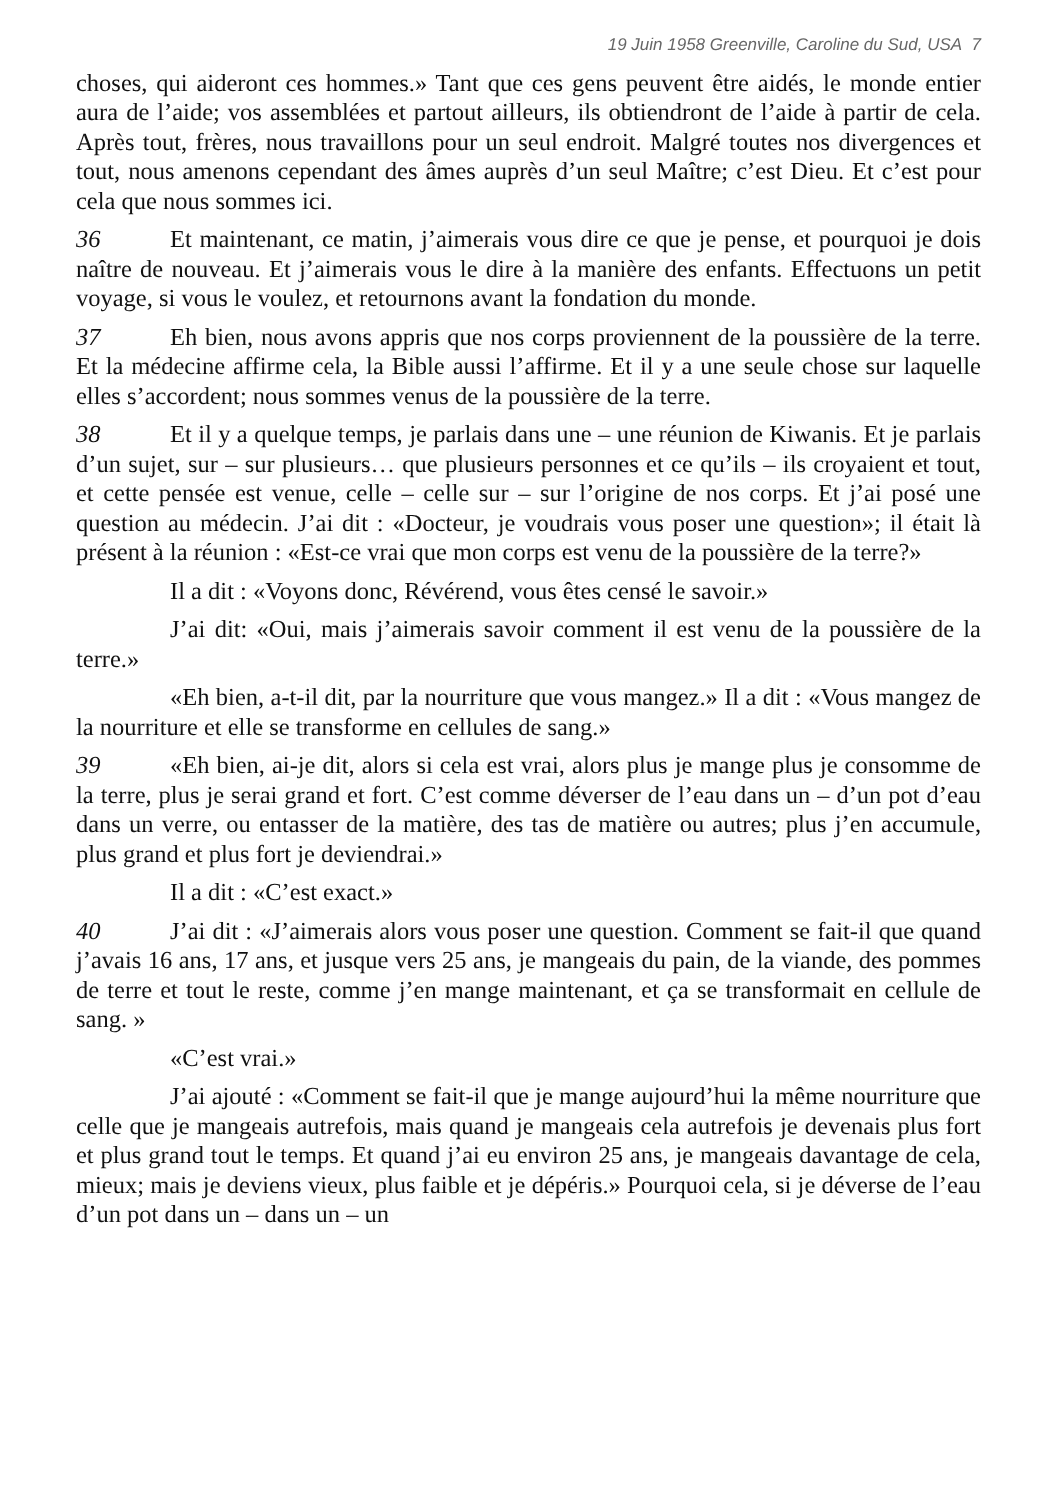19 Juin 1958 Greenville, Caroline du Sud, USA 7
choses, qui aideront ces hommes.» Tant que ces gens peuvent être aidés, le monde entier aura de l’aide; vos assemblées et partout ailleurs, ils obtiendront de l’aide à partir de cela. Après tout, frères, nous travaillons pour un seul endroit. Malgré toutes nos divergences et tout, nous amenons cependant des âmes auprès d’un seul Maître; c’est Dieu. Et c’est pour cela que nous sommes ici.
36 Et maintenant, ce matin, j’aimerais vous dire ce que je pense, et pourquoi je dois naître de nouveau. Et j’aimerais vous le dire à la manière des enfants. Effectuons un petit voyage, si vous le voulez, et retournons avant la fondation du monde.
37 Eh bien, nous avons appris que nos corps proviennent de la poussière de la terre. Et la médecine affirme cela, la Bible aussi l’affirme. Et il y a une seule chose sur laquelle elles s’accordent; nous sommes venus de la poussière de la terre.
38 Et il y a quelque temps, je parlais dans une – une réunion de Kiwanis. Et je parlais d’un sujet, sur – sur plusieurs… que plusieurs personnes et ce qu’ils – ils croyaient et tout, et cette pensée est venue, celle – celle sur – sur l’origine de nos corps. Et j’ai posé une question au médecin. J’ai dit : «Docteur, je voudrais vous poser une question»; il était là présent à la réunion : «Est-ce vrai que mon corps est venu de la poussière de la terre?»
Il a dit : «Voyons donc, Révérend, vous êtes censé le savoir.»
J’ai dit: «Oui, mais j’aimerais savoir comment il est venu de la poussière de la terre.»
«Eh bien, a-t-il dit, par la nourriture que vous mangez.» Il a dit : «Vous mangez de la nourriture et elle se transforme en cellules de sang.»
39 «Eh bien, ai-je dit, alors si cela est vrai, alors plus je mange plus je consomme de la terre, plus je serai grand et fort. C’est comme déverser de l’eau dans un – d’un pot d’eau dans un verre, ou entasser de la matière, des tas de matière ou autres; plus j’en accumule, plus grand et plus fort je deviendrai.»
Il a dit : «C’est exact.»
40 J’ai dit : «J’aimerais alors vous poser une question. Comment se fait-il que quand j’avais 16 ans, 17 ans, et jusque vers 25 ans, je mangeais du pain, de la viande, des pommes de terre et tout le reste, comme j’en mange maintenant, et ça se transformait en cellule de sang. »
«C’est vrai.»
J’ai ajouté : «Comment se fait-il que je mange aujourd’hui la même nourriture que celle que je mangeais autrefois, mais quand je mangeais cela autrefois je devenais plus fort et plus grand tout le temps. Et quand j’ai eu environ 25 ans, je mangeais davantage de cela, mieux; mais je deviens vieux, plus faible et je dépéris.» Pourquoi cela, si je déverse de l’eau d’un pot dans un – dans un – un